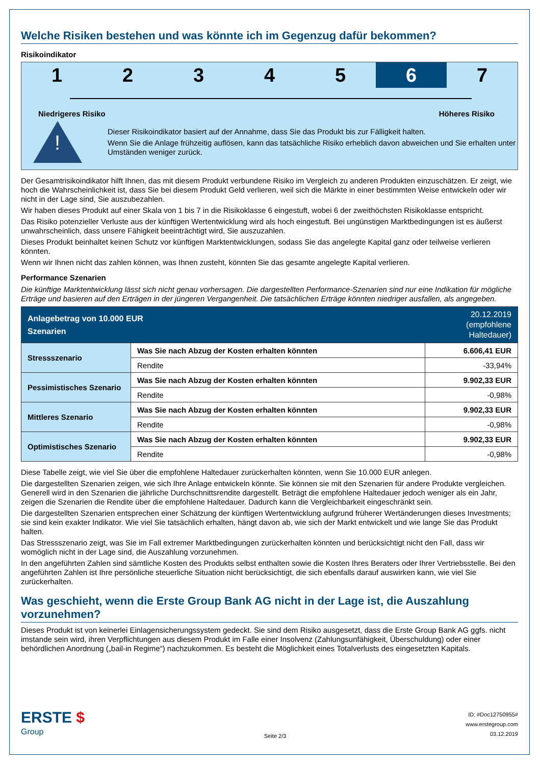Welche Risiken bestehen und was könnte ich im Gegenzug dafür bekommen?
Risikoindikator
1 2 3 4 5 6 7
Niedrigeres Risiko Höheres Risiko
!
Dieser Risikoindikator basiert auf der Annahme, dass Sie das Produkt bis zur Fälligkeit halten.
Wenn Sie die Anlage frühzeitig auflösen, kann das tatsächliche Risiko erheblich davon abweichen und Sie erhalten unter Umständen weniger zurück.
Der Gesamtrisikoindikator hilft Ihnen, das mit diesem Produkt verbundene Risiko im Vergleich zu anderen Produkten einzuschätzen. Er zeigt, wie hoch die Wahrscheinlichkeit ist, dass Sie bei diesem Produkt Geld verlieren, weil sich die Märkte in einer bestimmten Weise entwickeln oder wir nicht in der Lage sind, Sie auszubezahlen.
Wir haben dieses Produkt auf einer Skala von 1 bis 7 in die Risikoklasse 6 eingestuft, wobei 6 der zweithöchsten Risikoklasse entspricht.
Das Risiko potenzieller Verluste aus der künftigen Wertentwicklung wird als hoch eingestuft. Bei ungünstigen Marktbedingungen ist es äußerst unwahrscheinlich, dass unsere Fähigkeit beeinträchtigt wird, Sie auszuzahlen.
Dieses Produkt beinhaltet keinen Schutz vor künftigen Marktentwicklungen, sodass Sie das angelegte Kapital ganz oder teilweise verlieren könnten.
Wenn wir Ihnen nicht das zahlen können, was Ihnen zusteht, könnten Sie das gesamte angelegte Kapital verlieren.
Performance Szenarien
Die künftige Marktentwicklung lässt sich nicht genau vorhersagen. Die dargestellten Performance-Szenarien sind nur eine Indikation für mögliche Erträge und basieren auf den Erträgen in der jüngeren Vergangenheit. Die tatsächlichen Erträge könnten niedriger ausfallen, als angegeben.
| Anlagebetrag von 10.000 EUR Szenarien | | 20.12.2019 (empfohlene Haltedauer) |
| --- | --- | --- |
| Stressszenario | Was Sie nach Abzug der Kosten erhalten könnten | 6.606,41 EUR |
| | Rendite | -33,94% |
| Pessimistisches Szenario | Was Sie nach Abzug der Kosten erhalten könnten | 9.902,33 EUR |
| | Rendite | -0,98% |
| Mittleres Szenario | Was Sie nach Abzug der Kosten erhalten könnten | 9.902,33 EUR |
| | Rendite | -0,98% |
| Optimistisches Szenario | Was Sie nach Abzug der Kosten erhalten könnten | 9.902,33 EUR |
| | Rendite | -0,98% |
Diese Tabelle zeigt, wie viel Sie über die empfohlene Haltedauer zurückerhalten könnten, wenn Sie 10.000 EUR anlegen.
Die dargestellten Szenarien zeigen, wie sich Ihre Anlage entwickeln könnte. Sie können sie mit den Szenarien für andere Produkte vergleichen. Generell wird in den Szenarien die jährliche Durchschnittsrendite dargestellt. Beträgt die empfohlene Haltedauer jedoch weniger als ein Jahr, zeigen die Szenarien die Rendite über die empfohlene Haltedauer. Dadurch kann die Vergleichbarkeit eingeschränkt sein.
Die dargestellten Szenarien entsprechen einer Schätzung der künftigen Wertentwicklung aufgrund früherer Wertänderungen dieses Investments; sie sind kein exakter Indikator. Wie viel Sie tatsächlich erhalten, hängt davon ab, wie sich der Markt entwickelt und wie lange Sie das Produkt halten.
Das Stressszenario zeigt, was Sie im Fall extremer Marktbedingungen zurückerhalten könnten und berücksichtigt nicht den Fall, dass wir womöglich nicht in der Lage sind, die Auszahlung vorzunehmen.
In den angeführten Zahlen sind sämtliche Kosten des Produkts selbst enthalten sowie die Kosten Ihres Beraters oder Ihrer Vertriebsstelle. Bei den angeführten Zahlen ist Ihre persönliche steuerliche Situation nicht berücksichtigt, die sich ebenfalls darauf auswirken kann, wie viel Sie zurückerhalten.
Was geschieht, wenn die Erste Group Bank AG nicht in der Lage ist, die Auszahlung vorzunehmen?
Dieses Produkt ist von keinerlei Einlagensicherungssystem gedeckt. Sie sind dem Risiko ausgesetzt, dass die Erste Group Bank AG ggfs. nicht imstande sein wird, ihren Verpflichtungen aus diesem Produkt im Falle einer Insolvenz (Zahlungsunfähigkeit, Überschuldung) oder einer behördlichen Anordnung („bail-in Regime“) nachzukommen. Es besteht die Möglichkeit eines Totalverlusts des eingesetzten Kapitals.
ERSTE $
Group
Seite 2/3
ID: #Doc12750955#
www.erstegroup.com
03.12.2019